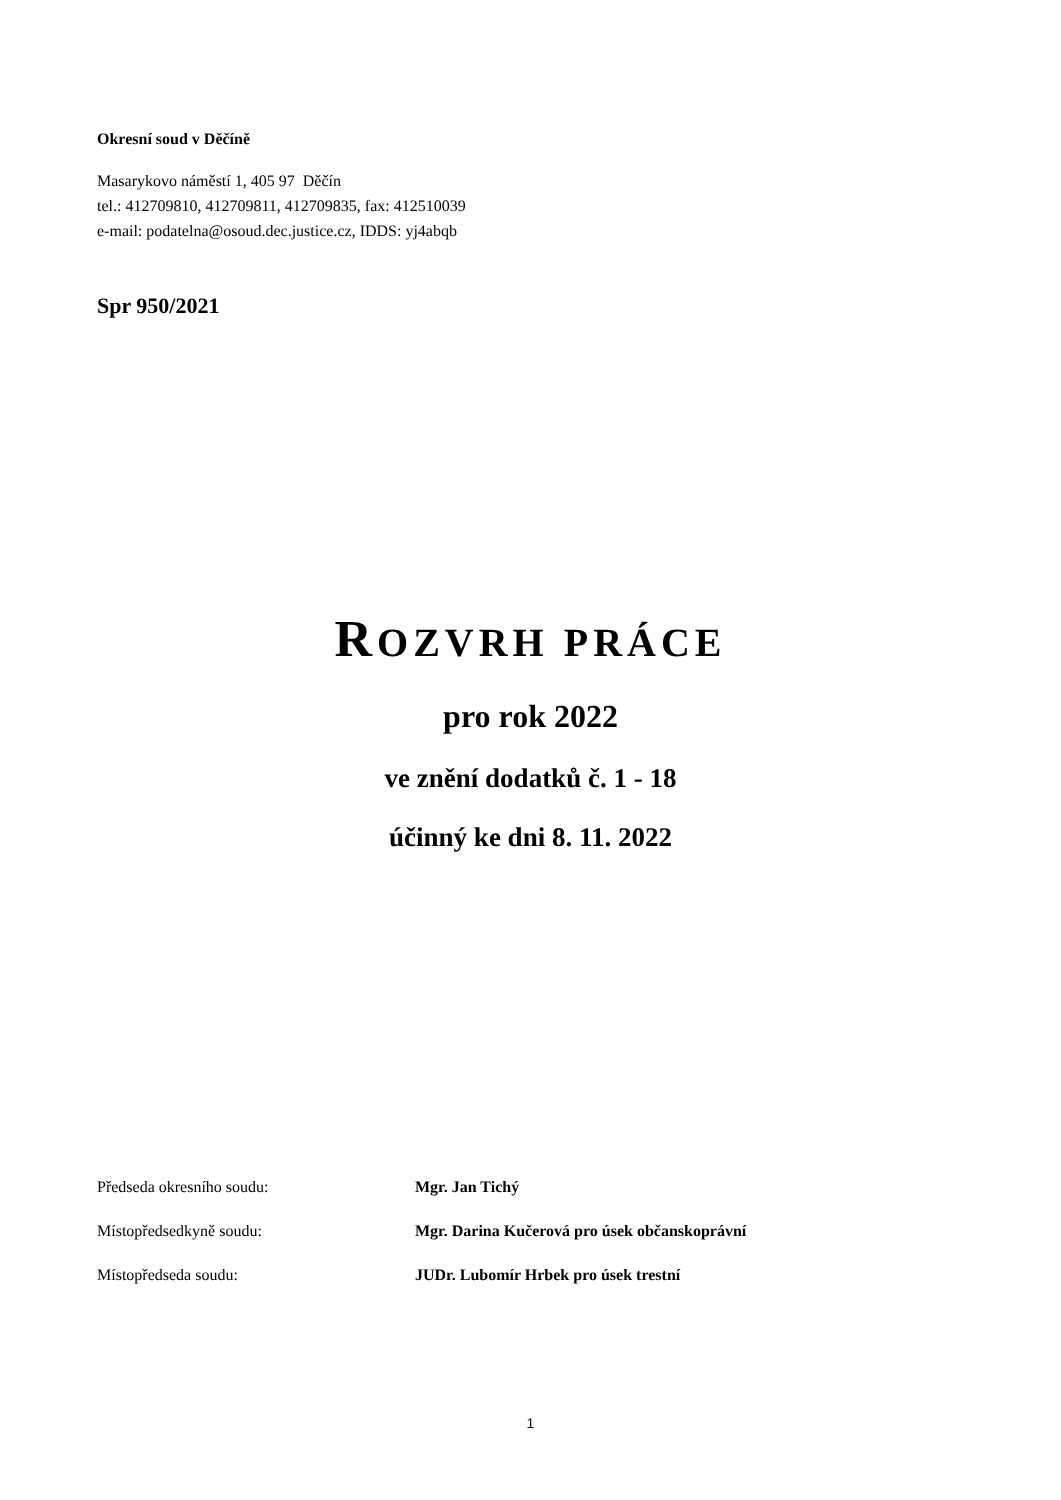Okresní soud v Děčíně
Masarykovo náměstí 1, 405 97 Děčín
tel.: 412709810, 412709811, 412709835, fax: 412510039
e-mail: podatelna@osoud.dec.justice.cz, IDDS: yj4abqb
Spr 950/2021
ROZVRH PRÁCE
pro rok 2022
ve znění dodatků č. 1 - 18
účinný ke dni 8. 11. 2022
Předseda okresního soudu: Mgr. Jan Tichý
Místopředsedkyně soudu: Mgr. Darina Kučerová pro úsek občanskoprávní
Místopředseda soudu: JUDr. Lubomír Hrbek pro úsek trestní
1